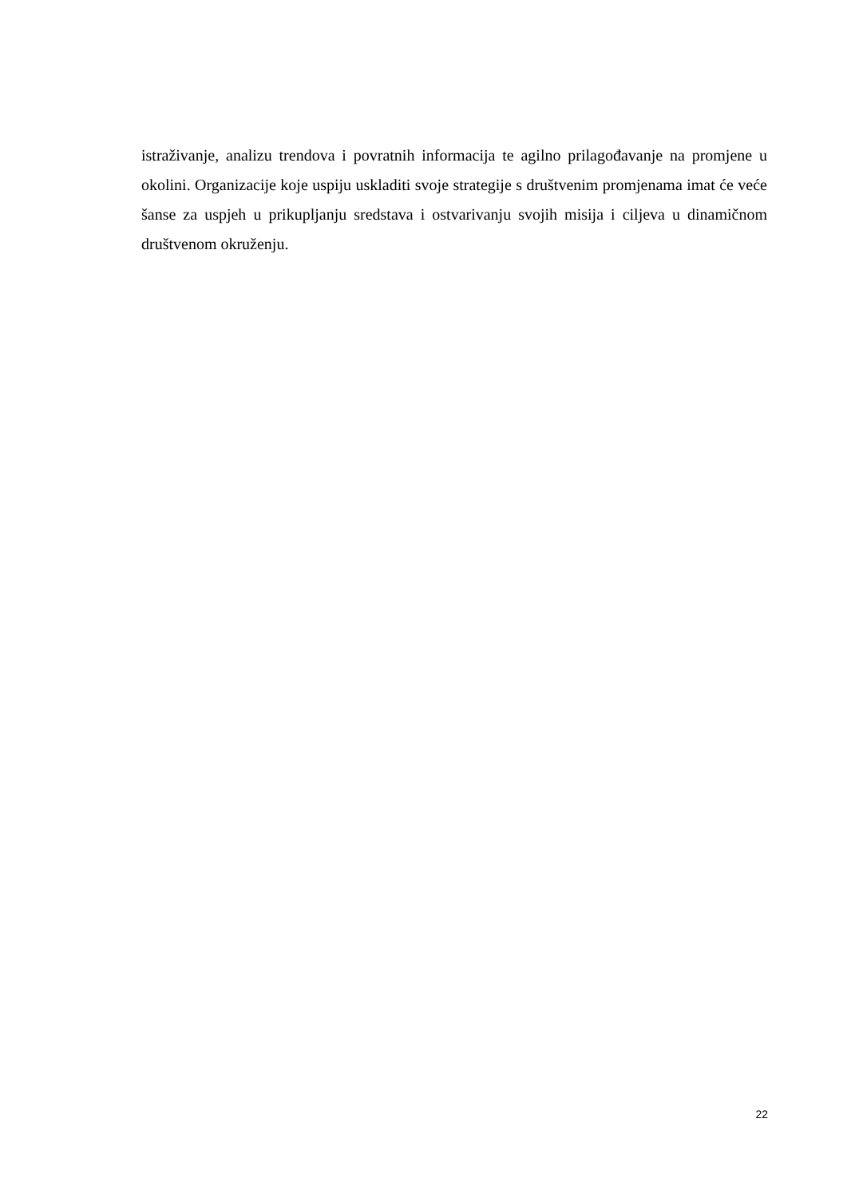istraživanje, analizu trendova i povratnih informacija te agilno prilagođavanje na promjene u okolini. Organizacije koje uspiju uskladiti svoje strategije s društvenim promjenama imat će veće šanse za uspjeh u prikupljanju sredstava i ostvarivanju svojih misija i ciljeva u dinamičnom društvenom okruženju.
22